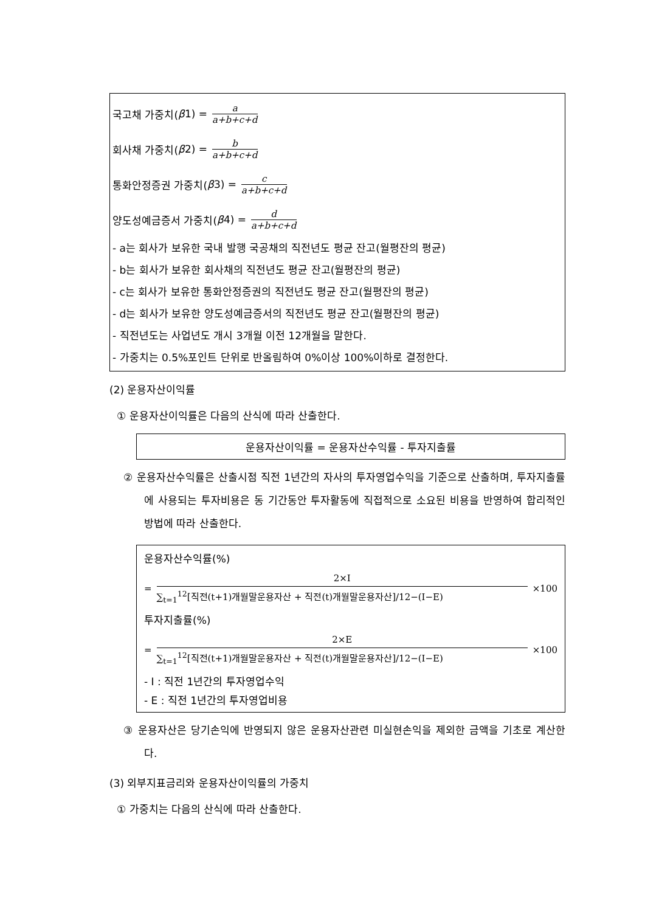국고채 가중치(β 1) = a a+b+c+d
회사채 가중치(β 2) = b a+b+c+d
통화안정증권 가중치(β 3) = c a+b+c+d
양도성예금증서 가중치(β 4) = d a+b+c+d
- a는 회사가 보유한 국내 발행 국공채의 직전년도 평균 잔고(월평잔의 평균)
- b는 회사가 보유한 회사채의 직전년도 평균 잔고(월평잔의 평균)
- c는 회사가 보유한 통화안정증권의 직전년도 평균 잔고(월평잔의 평균)
- d는 회사가 보유한 양도성예금증서의 직전년도 평균 잔고(월평잔의 평균)
- 직전년도는 사업년도 개시 3개월 이전 12개월을 말한다.
- 가중치는 0.5%포인트 단위로 반올림하여 0%이상 100%이하로 결정한다.
(2) 운용자산이익률
① 운용자산이익률은 다음의 산식에 따라 산출한다.
운용자산이익률 = 운용자산수익률 - 투자지출률
② 운용자산수익률은 산출시점 직전 1년간의 자사의 투자영업수익을 기준으로 산출하며, 투자지출률에 사용되는 투자비용은 동 기간동안 투자활동에 직접적으로 소요된 비용을 반영하여 합리적인 방법에 따라 산출한다.
운용자산수익률(%)
=
2×I
∑<sub>t=1</sub><sup>12</sup>[직전(t+1)개월말운용자산 + 직전(t)개월말운용자산]/12−(I−E)
×100
투자지출률(%)
=
2×E
∑<sub>t=1</sub><sup>12</sup>[직전(t+1)개월말운용자산 + 직전(t)개월말운용자산]/12−(I−E)
×100
- I : 직전 1년간의 투자영업수익
- E : 직전 1년간의 투자영업비용
③ 운용자산은 당기손익에 반영되지 않은 운용자산관련 미실현손익을 제외한 금액을 기초로 계산한다.
(3) 외부지표금리와 운용자산이익률의 가중치
① 가중치는 다음의 산식에 따라 산출한다.